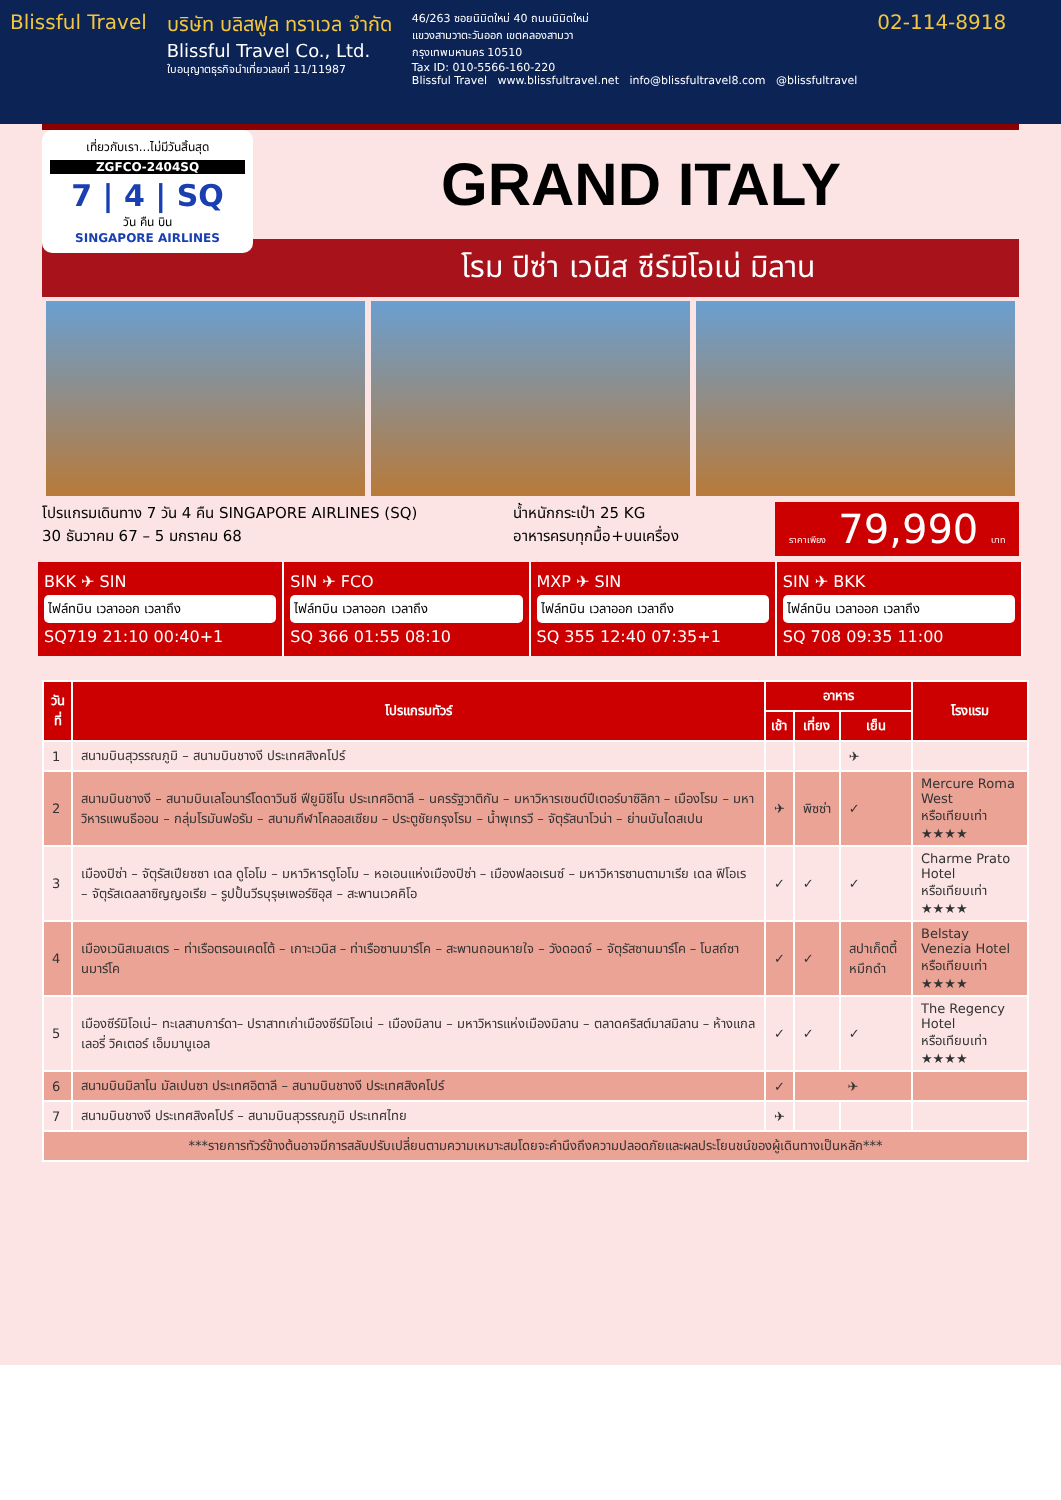Blissful Travel บริษัท บลิสฟูล ทราเวล จำกัด
Blissful Travel Co., Ltd.
ใบอนุญาตธุรกิจนำเที่ยวเลขที่ 11/11987
46/263 ซอยนิมิตใหม่ 40 ถนนนิมิตใหม่
แขวงสามวาตะวันออก เขตคลองสามวา
กรุงเทพมหานคร 10510
Tax ID: 010-5566-160-220
Blissful Travel www.blissfultravel.net info@blissfultravel8.com @blissfultravel
02-114-8918
เที่ยวกับเรา...ไม่มีวันสิ้นสุด
ZGFCO-2404SQ
7 | 4 | SQ
วัน คืน บิน
SINGAPORE AIRLINES
GRAND ITALY
โรม ปิซ่า เวนิส ซีร์มิโอเน่ มิลาน
โปรแกรมเดินทาง 7 วัน 4 คืน SINGAPORE AIRLINES (SQ)
30 ธันวาคม 67 – 5 มกราคม 68
น้ำหนักกระเป๋า 25 KG
อาหารครบทุกมื้อ+บนเครื่อง
ราคาเพียง 79,990 บาท
BKK ✈ SIN
ไฟล์ทบิน เวลาออก เวลาถึง
SQ719 21:10 00:40+1
SIN ✈ FCO
ไฟล์ทบิน เวลาออก เวลาถึง
SQ 366 01:55 08:10
MXP ✈ SIN
ไฟล์ทบิน เวลาออก เวลาถึง
SQ 355 12:40 07:35+1
SIN ✈ BKK
ไฟล์ทบิน เวลาออก เวลาถึง
SQ 708 09:35 11:00
| วันที่ | โปรแกรมทัวร์ | อาหาร | | | โรงแรม |
| --- | --- | --- | --- | --- | --- |
| | | เช้า | เที่ยง | เย็น | |
| 1 | สนามบินสุวรรณภูมิ – สนามบินชางงี ประเทศสิงคโปร์ | | | ✈ | |
| 2 | สนามบินชางงี – สนามบินเลโอนาร์โดดาวินชี ฟียูมิชีโน ประเทศอิตาลี – นครรัฐวาติกัน – มหาวิหารเซนต์ปีเตอร์บาซิลิกา – เมืองโรม – มหาวิหารแพนธีออน – กลุ่มโรมันฟอรัม – สนามกีฬาโคลอสเซียม – ประตูชัยกรุงโรม – น้ำพุเทรวี – จัตุรัสนาโวน่า – ย่านบันไดสเปน | ✈ | พิซซ่า | ✓ | Mercure Roma West หรือเทียบเท่า ★★★★ |
| 3 | เมืองปิซ่า – จัตุรัสเปียซซา เดล ดูโอโม – มหาวิหารดูโอโม – หอเอนแห่งเมืองปิซ่า – เมืองฟลอเรนซ์ – มหาวิหารซานตามาเรีย เดล ฟิโอเร – จัตุรัสเดลลาซิญญอเรีย – รูปปั้นวีรบุรุษเพอร์ซิอุส – สะพานเวคคิโอ | ✓ | ✓ | ✓ | Charme Prato Hotel หรือเทียบเท่า ★★★★ |
| 4 | เมืองเวนิสเมสเตร – ท่าเรือตรอนเคตโต้ – เกาะเวนิส – ท่าเรือซานมาร์โค – สะพานถอนหายใจ – วังดอดจ์ – จัตุรัสซานมาร์โค – โบสถ์ซานมาร์โค | ✓ | ✓ | สปาเก็ตตี้หมึกดำ | Belstay Venezia Hotel หรือเทียบเท่า ★★★★ |
| 5 | เมืองซีร์มิโอเน่– ทะเลสาบการ์ดา– ปราสาทเก่าเมืองซีร์มิโอเน่ – เมืองมิลาน – มหาวิหารแห่งเมืองมิลาน – ตลาดคริสต์มาสมิลาน – ห้างแกลเลอรี่ วิคเตอร์ เอ็มมานูเอล | ✓ | ✓ | ✓ | The Regency Hotel หรือเทียบเท่า ★★★★ |
| 6 | สนามบินมิลาโน มัลเปนซา ประเทศอิตาลี – สนามบินชางงี ประเทศสิงคโปร์ | ✓ | ✈ | | |
| 7 | สนามบินชางงี ประเทศสิงคโปร์ – สนามบินสุวรรณภูมิ ประเทศไทย | ✈ | | | |
| ***รายการทัวร์ข้างต้นอาจมีการสลับปรับเปลี่ยนตามความเหมาะสมโดยจะคำนึงถึงความปลอดภัยและผลประโยนชน์ของผู้เดินทางเป็นหลัก*** | | | | | |